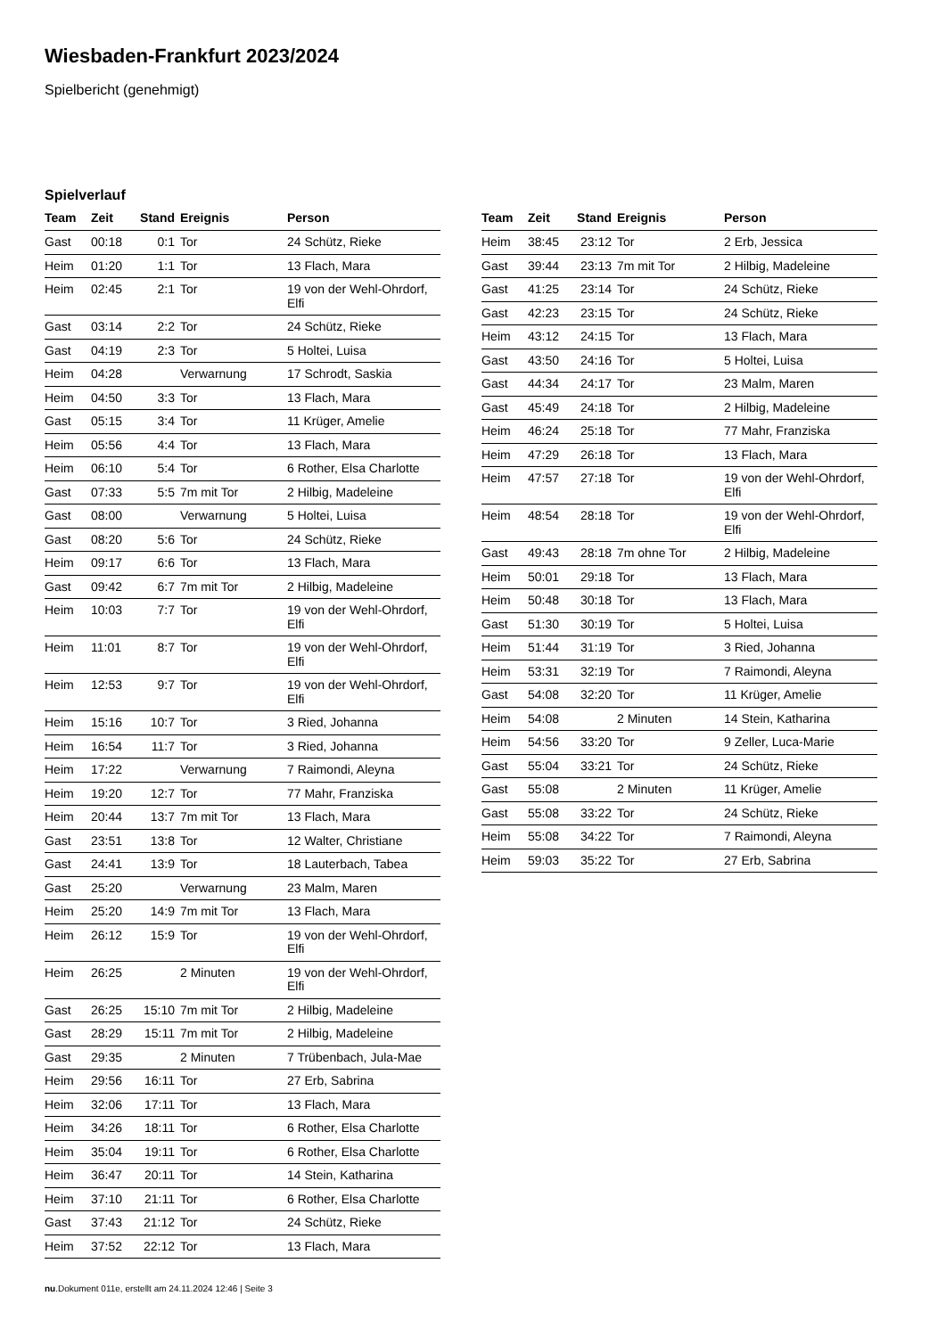Wiesbaden-Frankfurt 2023/2024
Spielbericht (genehmigt)
Spielverlauf
| Team | Zeit | Stand | Ereignis | Person |
| --- | --- | --- | --- | --- |
| Gast | 00:18 | 0:1 | Tor | 24 Schütz, Rieke |
| Heim | 01:20 | 1:1 | Tor | 13 Flach, Mara |
| Heim | 02:45 | 2:1 | Tor | 19 von der Wehl-Ohrdorf, Elfi |
| Gast | 03:14 | 2:2 | Tor | 24 Schütz, Rieke |
| Gast | 04:19 | 2:3 | Tor | 5 Holtei, Luisa |
| Heim | 04:28 | | Verwarnung | 17 Schrodt, Saskia |
| Heim | 04:50 | 3:3 | Tor | 13 Flach, Mara |
| Gast | 05:15 | 3:4 | Tor | 11 Krüger, Amelie |
| Heim | 05:56 | 4:4 | Tor | 13 Flach, Mara |
| Heim | 06:10 | 5:4 | Tor | 6 Rother, Elsa Charlotte |
| Gast | 07:33 | 5:5 | 7m mit Tor | 2 Hilbig, Madeleine |
| Gast | 08:00 | | Verwarnung | 5 Holtei, Luisa |
| Gast | 08:20 | 5:6 | Tor | 24 Schütz, Rieke |
| Heim | 09:17 | 6:6 | Tor | 13 Flach, Mara |
| Gast | 09:42 | 6:7 | 7m mit Tor | 2 Hilbig, Madeleine |
| Heim | 10:03 | 7:7 | Tor | 19 von der Wehl-Ohrdorf, Elfi |
| Heim | 11:01 | 8:7 | Tor | 19 von der Wehl-Ohrdorf, Elfi |
| Heim | 12:53 | 9:7 | Tor | 19 von der Wehl-Ohrdorf, Elfi |
| Heim | 15:16 | 10:7 | Tor | 3 Ried, Johanna |
| Heim | 16:54 | 11:7 | Tor | 3 Ried, Johanna |
| Heim | 17:22 | | Verwarnung | 7 Raimondi, Aleyna |
| Heim | 19:20 | 12:7 | Tor | 77 Mahr, Franziska |
| Heim | 20:44 | 13:7 | 7m mit Tor | 13 Flach, Mara |
| Gast | 23:51 | 13:8 | Tor | 12 Walter, Christiane |
| Gast | 24:41 | 13:9 | Tor | 18 Lauterbach, Tabea |
| Gast | 25:20 | | Verwarnung | 23 Malm, Maren |
| Heim | 25:20 | 14:9 | 7m mit Tor | 13 Flach, Mara |
| Heim | 26:12 | 15:9 | Tor | 19 von der Wehl-Ohrdorf, Elfi |
| Heim | 26:25 | | 2 Minuten | 19 von der Wehl-Ohrdorf, Elfi |
| Gast | 26:25 | 15:10 | 7m mit Tor | 2 Hilbig, Madeleine |
| Gast | 28:29 | 15:11 | 7m mit Tor | 2 Hilbig, Madeleine |
| Gast | 29:35 | | 2 Minuten | 7 Trübenbach, Jula-Mae |
| Heim | 29:56 | 16:11 | Tor | 27 Erb, Sabrina |
| Heim | 32:06 | 17:11 | Tor | 13 Flach, Mara |
| Heim | 34:26 | 18:11 | Tor | 6 Rother, Elsa Charlotte |
| Heim | 35:04 | 19:11 | Tor | 6 Rother, Elsa Charlotte |
| Heim | 36:47 | 20:11 | Tor | 14 Stein, Katharina |
| Heim | 37:10 | 21:11 | Tor | 6 Rother, Elsa Charlotte |
| Gast | 37:43 | 21:12 | Tor | 24 Schütz, Rieke |
| Heim | 37:52 | 22:12 | Tor | 13 Flach, Mara |
| Team | Zeit | Stand | Ereignis | Person |
| --- | --- | --- | --- | --- |
| Heim | 38:45 | 23:12 | Tor | 2 Erb, Jessica |
| Gast | 39:44 | 23:13 | 7m mit Tor | 2 Hilbig, Madeleine |
| Gast | 41:25 | 23:14 | Tor | 24 Schütz, Rieke |
| Gast | 42:23 | 23:15 | Tor | 24 Schütz, Rieke |
| Heim | 43:12 | 24:15 | Tor | 13 Flach, Mara |
| Gast | 43:50 | 24:16 | Tor | 5 Holtei, Luisa |
| Gast | 44:34 | 24:17 | Tor | 23 Malm, Maren |
| Gast | 45:49 | 24:18 | Tor | 2 Hilbig, Madeleine |
| Heim | 46:24 | 25:18 | Tor | 77 Mahr, Franziska |
| Heim | 47:29 | 26:18 | Tor | 13 Flach, Mara |
| Heim | 47:57 | 27:18 | Tor | 19 von der Wehl-Ohrdorf, Elfi |
| Heim | 48:54 | 28:18 | Tor | 19 von der Wehl-Ohrdorf, Elfi |
| Gast | 49:43 | 28:18 | 7m ohne Tor | 2 Hilbig, Madeleine |
| Heim | 50:01 | 29:18 | Tor | 13 Flach, Mara |
| Heim | 50:48 | 30:18 | Tor | 13 Flach, Mara |
| Gast | 51:30 | 30:19 | Tor | 5 Holtei, Luisa |
| Heim | 51:44 | 31:19 | Tor | 3 Ried, Johanna |
| Heim | 53:31 | 32:19 | Tor | 7 Raimondi, Aleyna |
| Gast | 54:08 | 32:20 | Tor | 11 Krüger, Amelie |
| Heim | 54:08 | | 2 Minuten | 14 Stein, Katharina |
| Heim | 54:56 | 33:20 | Tor | 9 Zeller, Luca-Marie |
| Gast | 55:04 | 33:21 | Tor | 24 Schütz, Rieke |
| Gast | 55:08 | | 2 Minuten | 11 Krüger, Amelie |
| Gast | 55:08 | 33:22 | Tor | 24 Schütz, Rieke |
| Heim | 55:08 | 34:22 | Tor | 7 Raimondi, Aleyna |
| Heim | 59:03 | 35:22 | Tor | 27 Erb, Sabrina |
nu.Dokument 011e, erstellt am 24.11.2024 12:46 | Seite 3